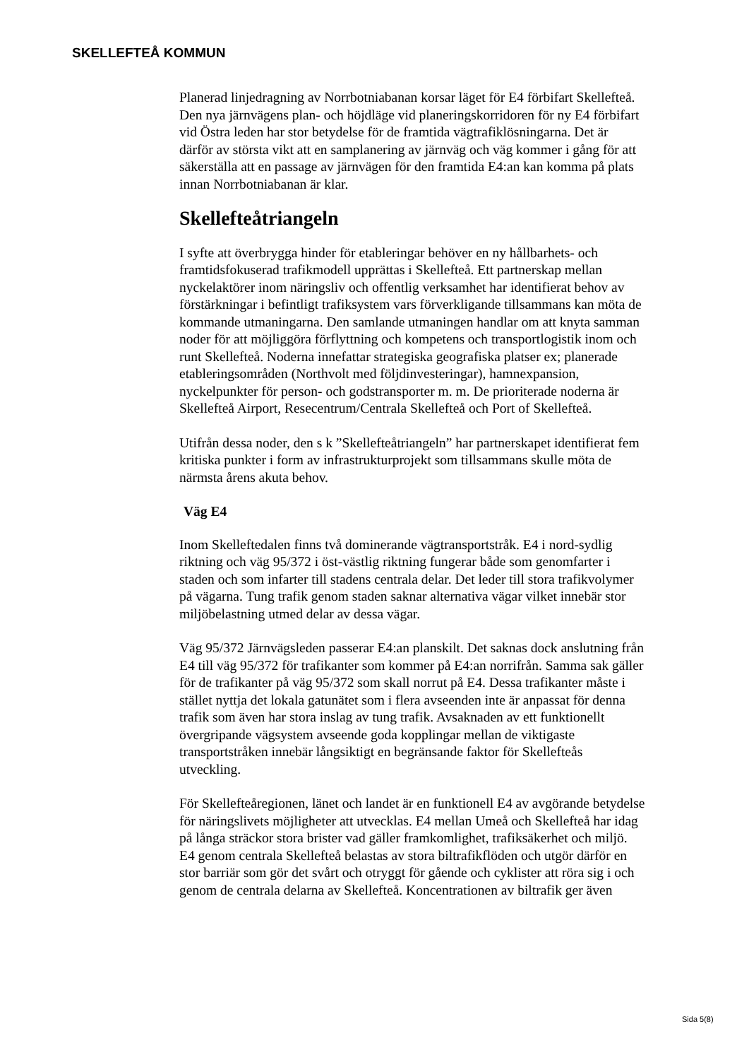SKELLEFTEÅ KOMMUN
Planerad linjedragning av Norrbotniabanan korsar läget för E4 förbifart Skellefteå. Den nya järnvägens plan- och höjdläge vid planeringskorridoren för ny E4 förbifart vid Östra leden har stor betydelse för de framtida vägtrafiklösningarna. Det är därför av största vikt att en samplanering av järnväg och väg kommer i gång för att säkerställa att en passage av järnvägen för den framtida E4:an kan komma på plats innan Norrbotniabanan är klar.
Skellefteåtriangeln
I syfte att överbrygga hinder för etableringar behöver en ny hållbarhets- och framtidsfokuserad trafikmodell upprättas i Skellefteå. Ett partnerskap mellan nyckelaktörer inom näringsliv och offentlig verksamhet har identifierat behov av förstärkningar i befintligt trafiksystem vars förverkligande tillsammans kan möta de kommande utmaningarna. Den samlande utmaningen handlar om att knyta samman noder för att möjliggöra förflyttning och kompetens och transportlogistik inom och runt Skellefteå. Noderna innefattar strategiska geografiska platser ex; planerade etableringsområden (Northvolt med följdinvesteringar), hamnexpansion, nyckelpunkter för person- och godstransporter m. m. De prioriterade noderna är Skellefteå Airport, Resecentrum/Centrala Skellefteå och Port of Skellefteå.
Utifrån dessa noder, den s k ”Skellefteåtriangeln” har partnerskapet identifierat fem kritiska punkter i form av infrastrukturprojekt som tillsammans skulle möta de närmsta årens akuta behov.
Väg E4
Inom Skelleftedalen finns två dominerande vägtransportstråk. E4 i nord-sydlig riktning och väg 95/372 i öst-västlig riktning fungerar både som genomfarter i staden och som infarter till stadens centrala delar. Det leder till stora trafikvolymer på vägarna. Tung trafik genom staden saknar alternativa vägar vilket innebär stor miljöbelastning utmed delar av dessa vägar.
Väg 95/372 Järnvägsleden passerar E4:an planskilt. Det saknas dock anslutning från E4 till väg 95/372 för trafikanter som kommer på E4:an norrifrån. Samma sak gäller för de trafikanter på väg 95/372 som skall norrut på E4. Dessa trafikanter måste i stället nyttja det lokala gatunätet som i flera avseenden inte är anpassat för denna trafik som även har stora inslag av tung trafik. Avsaknaden av ett funktionellt övergripande vägsystem avseende goda kopplingar mellan de viktigaste transportstråken innebär långsiktigt en begränsande faktor för Skellefteås utveckling.
För Skellefteåregionen, länet och landet är en funktionell E4 av avgörande betydelse för näringslivets möjligheter att utvecklas. E4 mellan Umeå och Skellefteå har idag på långa sträckor stora brister vad gäller framkomlighet, trafiksäkerhet och miljö. E4 genom centrala Skellefteå belastas av stora biltrafikflöden och utgör därför en stor barriär som gör det svårt och otryggt för gående och cyklister att röra sig i och genom de centrala delarna av Skellefteå. Koncentrationen av biltrafik ger även
Sida 5(8)